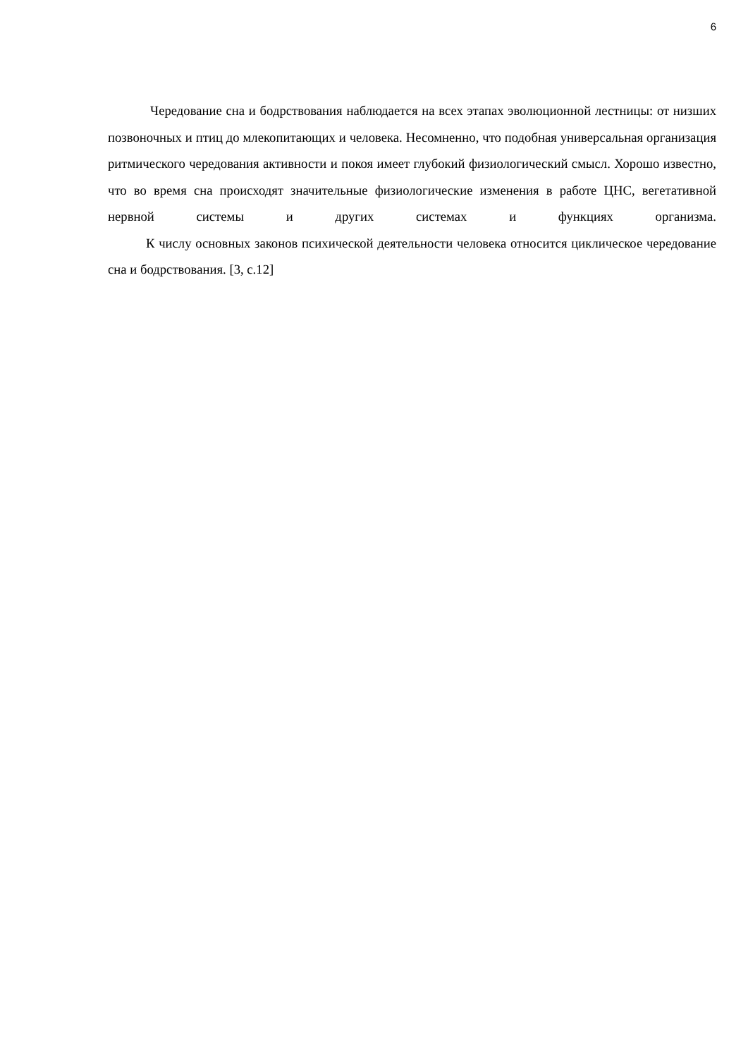6
Чередование сна и бодрствования наблюдается на всех этапах эволюционной лестницы: от низших позвоночных и птиц до млекопитающих и человека. Несомненно, что подобная универсальная организация ритмического чередования активности и покоя имеет глубокий физиологический смысл. Хорошо известно, что во время сна происходят значительные физиологические изменения в работе ЦНС, вегетативной нервной системы и других системах и функциях организма.
К числу основных законов психической деятельности человека относится циклическое чередование сна и бодрствования. [3, с.12]